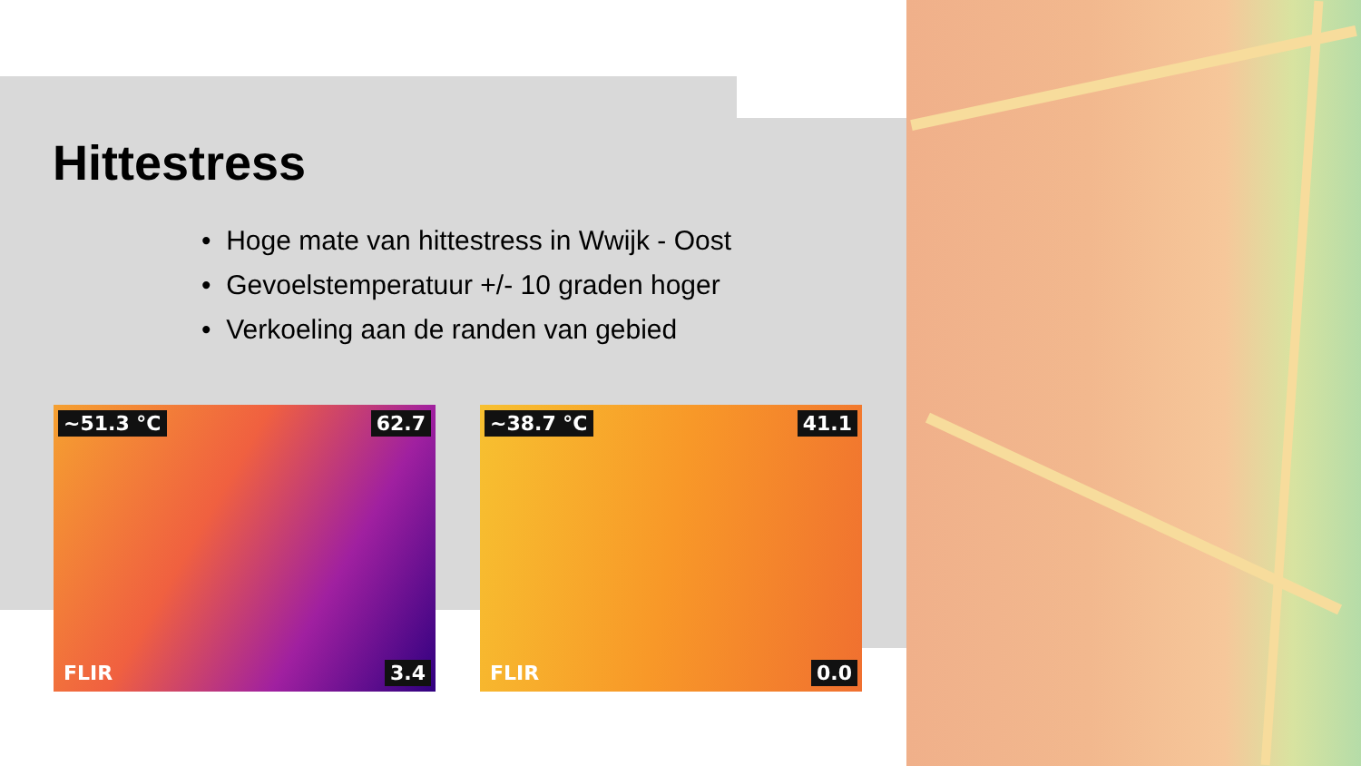Hittestress
• Hoge mate van hittestress in Wwijk - Oost
• Gevoelstemperatuur +/- 10 graden hoger
• Verkoeling aan de randen van gebied
~51.3 °C 62.7
3.4 FLIR
~38.7 °C 41.1
0.0 FLIR